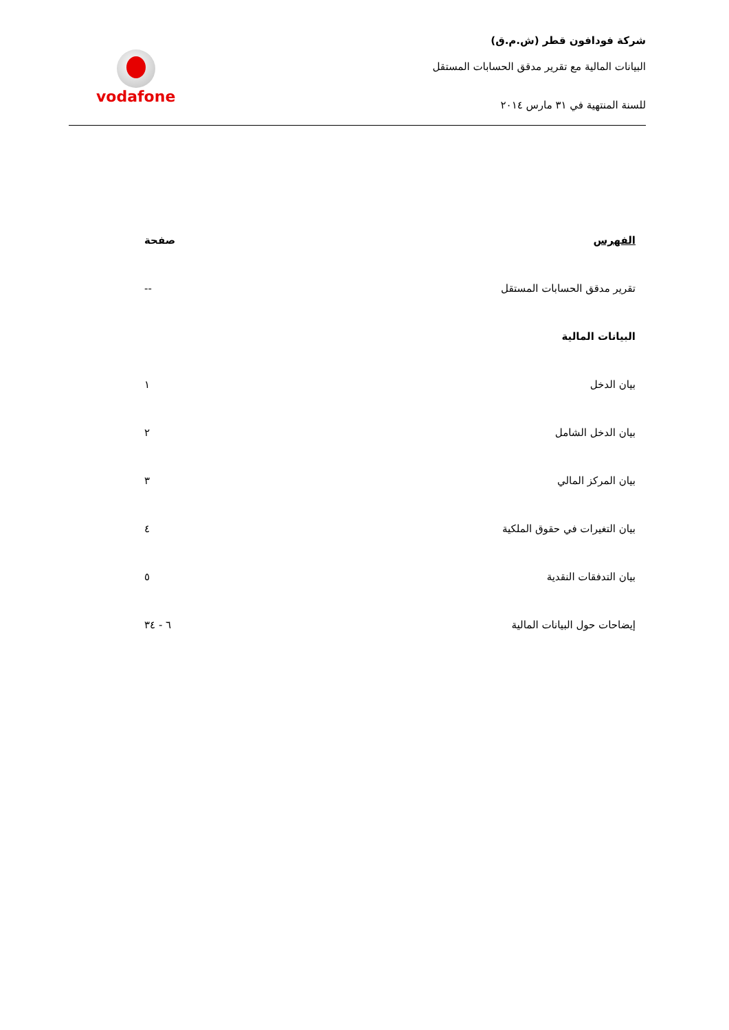شركة فودافون قطر (ش.م.ق)
البيانات المالية مع تقرير مدقق الحسابات المستقل
للسنة المنتهية في ٣١ مارس ٢٠١٤
vodafone
| الفهرس | صفحة |
| --- | --- |
| تقرير مدقق الحسابات المستقل | -- |
| البيانات المالية | |
| بيان الدخل | ١ |
| بيان الدخل الشامل | ٢ |
| بيان المركز المالي | ٣ |
| بيان التغيرات في حقوق الملكية | ٤ |
| بيان التدفقات النقدية | ٥ |
| إيضاحات حول البيانات المالية | ٦ - ٣٤ |